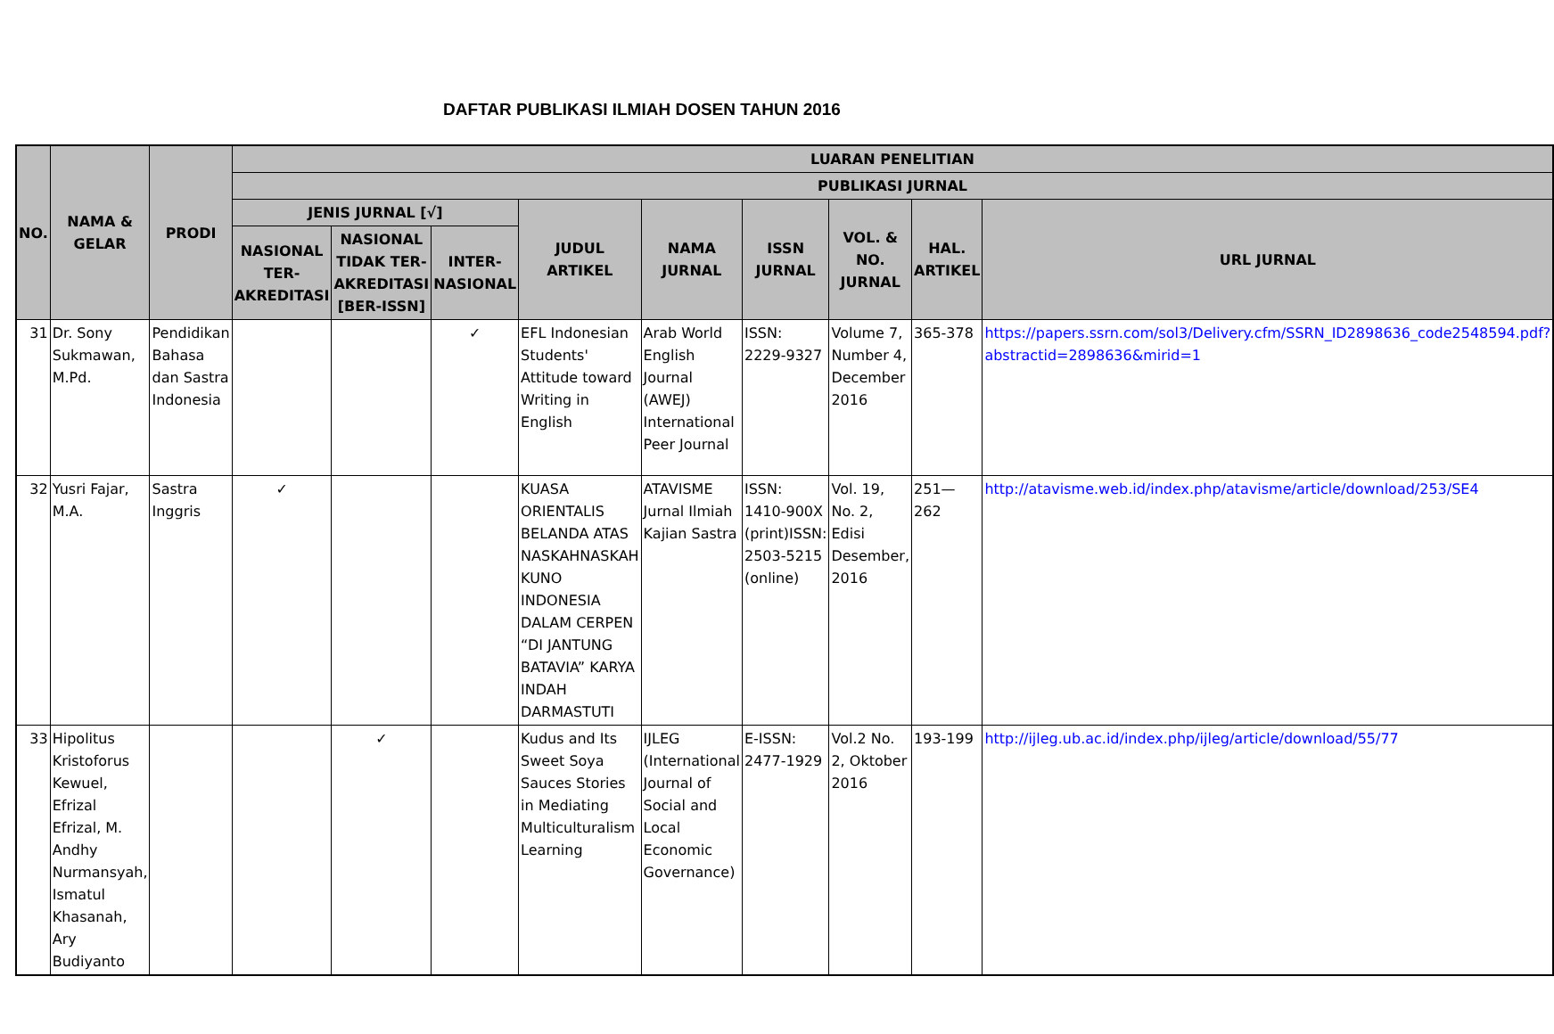DAFTAR PUBLIKASI ILMIAH DOSEN TAHUN 2016
| NO. | NAMA & GELAR | PRODI | LUARAN PENELITIAN | | | | | | | | |
| --- | --- | --- | --- | --- | --- | --- | --- | --- | --- | --- | --- |
| | | | PUBLIKASI JURNAL | | | | | | | | |
| | | | JENIS JURNAL [√] | | | JUDUL ARTIKEL | NAMA JURNAL | ISSN JURNAL | VOL. & NO. JURNAL | HAL. ARTIKEL | URL JURNAL |
| | | | NASIONAL TER-AKREDITASI | NASIONAL TIDAK TER-AKREDITASI [BER-ISSN] | INTER-NASIONAL | | | | | | |
| 31 | Dr. Sony Sukmawan, M.Pd. | Pendidikan Bahasa dan Sastra Indonesia | | | ✓ | EFL Indonesian Students' Attitude toward Writing in English | Arab World English Journal (AWEJ) International Peer Journal | ISSN: 2229-9327 | Volume 7, Number 4, December 2016 | 365-378 | https://papers.ssrn.com/sol3/Delivery.cfm/SSRN_ID2898636_code2548594.pdf?abstractid=2898636&mirid=1 |
| 32 | Yusri Fajar, M.A. | Sastra Inggris | ✓ | | | KUASA ORIENTALIS BELANDA ATAS NASKAHNASKAH KUNO INDONESIA DALAM CERPEN “DI JANTUNG BATAVIA” KARYA INDAH DARMASTUTI | ATAVISME Jurnal Ilmiah Kajian Sastra | ISSN: 1410-900X (print)ISSN: 2503-5215 (online) | Vol. 19, No. 2, Edisi Desember, 2016 | 251—262 | http://atavisme.web.id/index.php/atavisme/article/download/253/SE4 |
| 33 | Hipolitus Kristoforus Kewuel, Efrizal Efrizal, M. Andhy Nurmansyah, Ismatul Khasanah, Ary Budiyanto | | | ✓ | | Kudus and Its Sweet Soya Sauces Stories in Mediating Multiculturalism Learning | IJLEG (International Journal of Social and Local Economic Governance) | E-ISSN: 2477-1929 | Vol.2 No. 2, Oktober 2016 | 193-199 | http://ijleg.ub.ac.id/index.php/ijleg/article/download/55/77 |